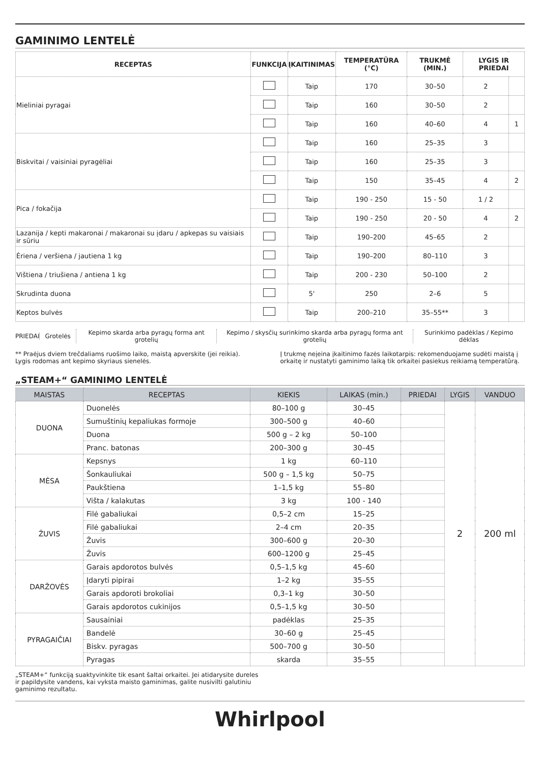GAMINIMO LENTELĖ
| RECEPTAS | FUNKCIJA | ĮKAITINIMAS | TEMPERATŪRA (°C) | TRUKMĖ (MIN.) | LYGIS IR PRIEDAI | |
| --- | --- | --- | --- | --- | --- | --- |
| Mieliniai pyragai | | Taip | 170 | 30–50 | 2 | |
| | | Taip | 160 | 30–50 | 2 | |
| | | Taip | 160 | 40–60 | 4 | 1 |
| Biskvitai / vaisiniai pyragėliai | | Taip | 160 | 25–35 | 3 | |
| | | Taip | 160 | 25–35 | 3 | |
| | | Taip | 150 | 35–45 | 4 | 2 |
| Pica / fokačija | | Taip | 190 - 250 | 15 - 50 | 1 / 2 | |
| | | Taip | 190 - 250 | 20 - 50 | 4 | 2 |
| Lazanija / kepti makaronai / makaronai su įdaru / apkepas su vaisiais ir sūriu | | Taip | 190–200 | 45–65 | 2 | |
| Ėriena / veršiena / jautiena 1 kg | | Taip | 190–200 | 80–110 | 3 | |
| Vištiena / triušiena / antiena 1 kg | | Taip | 200 - 230 | 50–100 | 2 | |
| Skrudinta duona | | 5' | 250 | 2–6 | 5 | |
| Keptos bulvės | | Taip | 200–210 | 35–55** | 3 | |
PRIEDAI Grotelės
Kepimo skarda arba pyragų forma ant grotelių
Kepimo / skysčių surinkimo skarda arba pyragų forma ant grotelių
Surinkimo padėklas / Kepimo dėklas
** Praėjus dviem trečdaliams ruošimo laiko, maistą apverskite (jei reikia).
Lygis rodomas ant kepimo skyriaus sienelės.
Į trukmę neįeina įkaitinimo fazės laikotarpis: rekomenduojame sudėti maistą į orkaitę ir nustatyti gaminimo laiką tik orkaitei pasiekus reikiamą temperatūrą.
„STEAM+“ GAMINIMO LENTELĖ
| MAISTAS | RECEPTAS | KIEKIS | LAIKAS (min.) | PRIEDAI | LYGIS | VANDUO |
| --- | --- | --- | --- | --- | --- | --- |
| DUONA | Duonelės | 80–100 g | 30–45 | | 2 | 200 ml |
| | Sumuštinių kepaliukas formoje | 300–500 g | 40–60 | | | |
| | Duona | 500 g – 2 kg | 50–100 | | | |
| | Pranc. batonas | 200–300 g | 30–45 | | | |
| MĖSA | Kepsnys | 1 kg | 60–110 | | | |
| | Šonkauliukai | 500 g – 1,5 kg | 50–75 | | | |
| | Paukštiena | 1–1,5 kg | 55–80 | | | |
| | Višta / kalakutas | 3 kg | 100 - 140 | | | |
| ŽUVIS | Filė gabaliukai | 0,5–2 cm | 15–25 | | | |
| | Filė gabaliukai | 2–4 cm | 20–35 | | | |
| | Žuvis | 300–600 g | 20–30 | | | |
| | Žuvis | 600–1200 g | 25–45 | | | |
| DARŽOVĖS | Garais apdorotos bulvės | 0,5–1,5 kg | 45–60 | | | |
| | Įdaryti pipirai | 1–2 kg | 35–55 | | | |
| | Garais apdoroti brokoliai | 0,3–1 kg | 30–50 | | | |
| | Garais apdorotos cukinijos | 0,5–1,5 kg | 30–50 | | | |
| PYRAGAIČIAI | Sausainiai | padėklas | 25–35 | | | |
| | Bandelė | 30–60 g | 25–45 | | | |
| | Biskv. pyragas | 500–700 g | 30–50 | | | |
| | Pyragas | skarda | 35–55 | | | |
„STEAM+“ funkciją suaktyvinkite tik esant šaltai orkaitei. Jei atidarysite dureles ir papildysite vandens, kai vyksta maisto gaminimas, galite nusivilti galutiniu gaminimo rezultatu.
Whirlpool